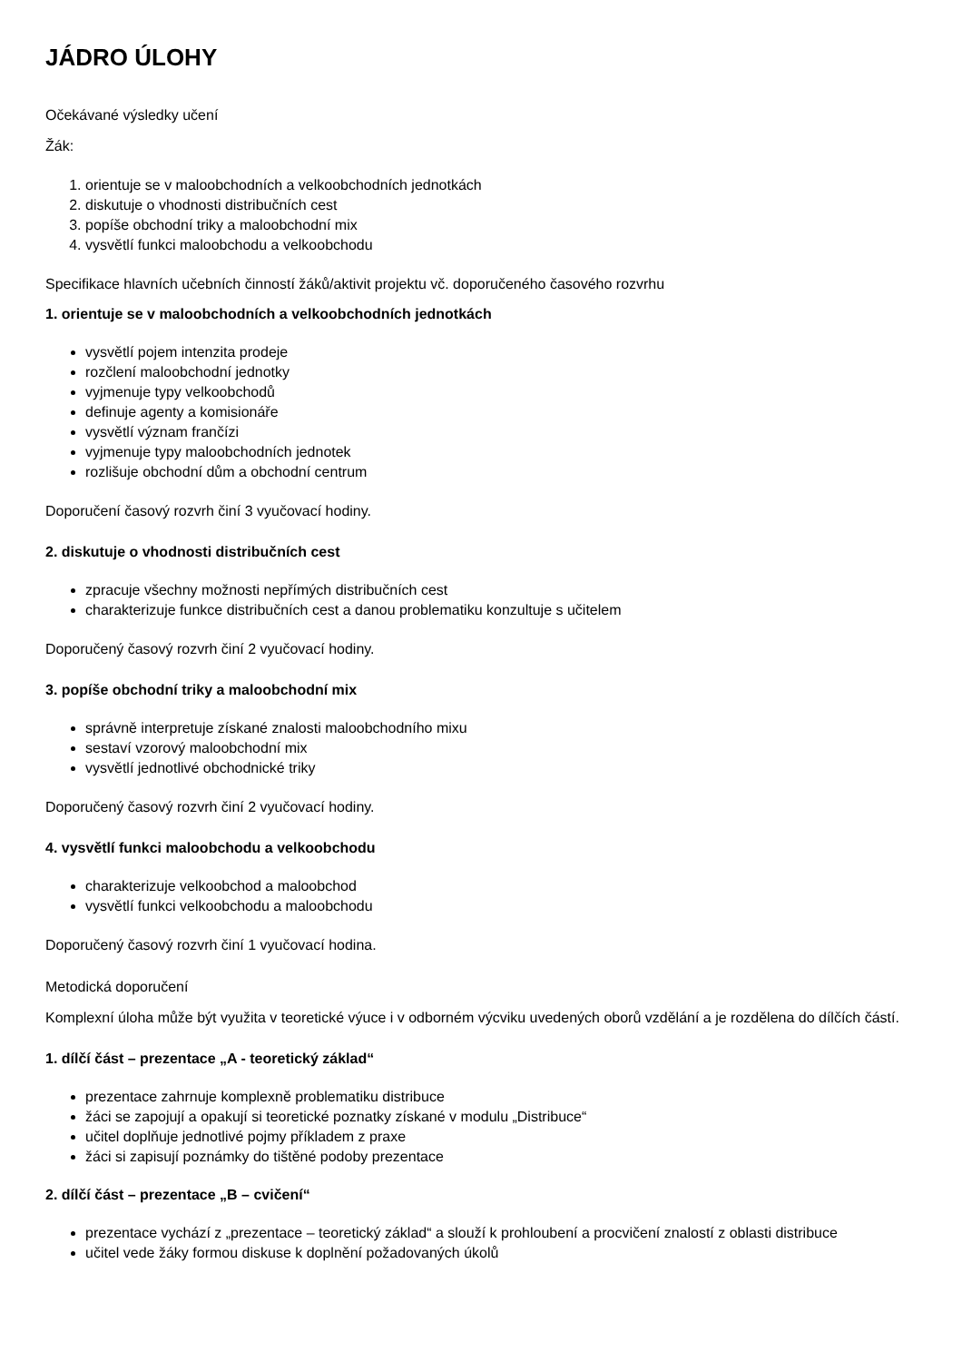JÁDRO ÚLOHY
Očekávané výsledky učení
Žák:
1. orientuje se v maloobchodních a velkoobchodních jednotkách
2. diskutuje o vhodnosti distribučních cest
3. popíše obchodní triky a maloobchodní mix
4. vysvětlí funkci maloobchodu a velkoobchodu
Specifikace hlavních učebních činností žáků/aktivit projektu vč. doporučeného časového rozvrhu
1. orientuje se v maloobchodních a velkoobchodních jednotkách
vysvětlí pojem intenzita prodeje
rozčlení maloobchodní jednotky
vyjmenuje typy velkoobchodů
definuje agenty a komisionáře
vysvětlí význam frančízi
vyjmenuje typy maloobchodních jednotek
rozlišuje obchodní dům a obchodní centrum
Doporučení časový rozvrh činí 3 vyučovací hodiny.
2. diskutuje o vhodnosti distribučních cest
zpracuje všechny možnosti nepřímých distribučních cest
charakterizuje funkce distribučních cest a danou problematiku konzultuje s učitelem
Doporučený časový rozvrh činí 2 vyučovací hodiny.
3. popíše obchodní triky a maloobchodní mix
správně interpretuje získané znalosti maloobchodního mixu
sestaví vzorový maloobchodní mix
vysvětlí jednotlivé obchodnické triky
Doporučený časový rozvrh činí 2 vyučovací hodiny.
4. vysvětlí funkci maloobchodu a velkoobchodu
charakterizuje velkoobchod a maloobchod
vysvětlí funkci velkoobchodu a maloobchodu
Doporučený časový rozvrh činí 1 vyučovací hodina.
Metodická doporučení
Komplexní úloha může být využita v teoretické výuce i v odborném výcviku uvedených oborů vzdělání a je rozdělena do dílčích částí.
1. dílčí část – prezentace „A - teoretický základ“
prezentace zahrnuje komplexně problematiku distribuce
žáci se zapojují a opakují si teoretické poznatky získané v modulu „Distribuce“
učitel doplňuje jednotlivé pojmy příkladem z praxe
žáci si zapisují poznámky do tištěné podoby prezentace
2. dílčí část – prezentace „B – cvičení“
prezentace vychází z „prezentace – teoretický základ“ a slouží k prohloubení a procvičení znalostí z oblasti distribuce
učitel vede žáky formou diskuse k doplnění požadovaných úkolů